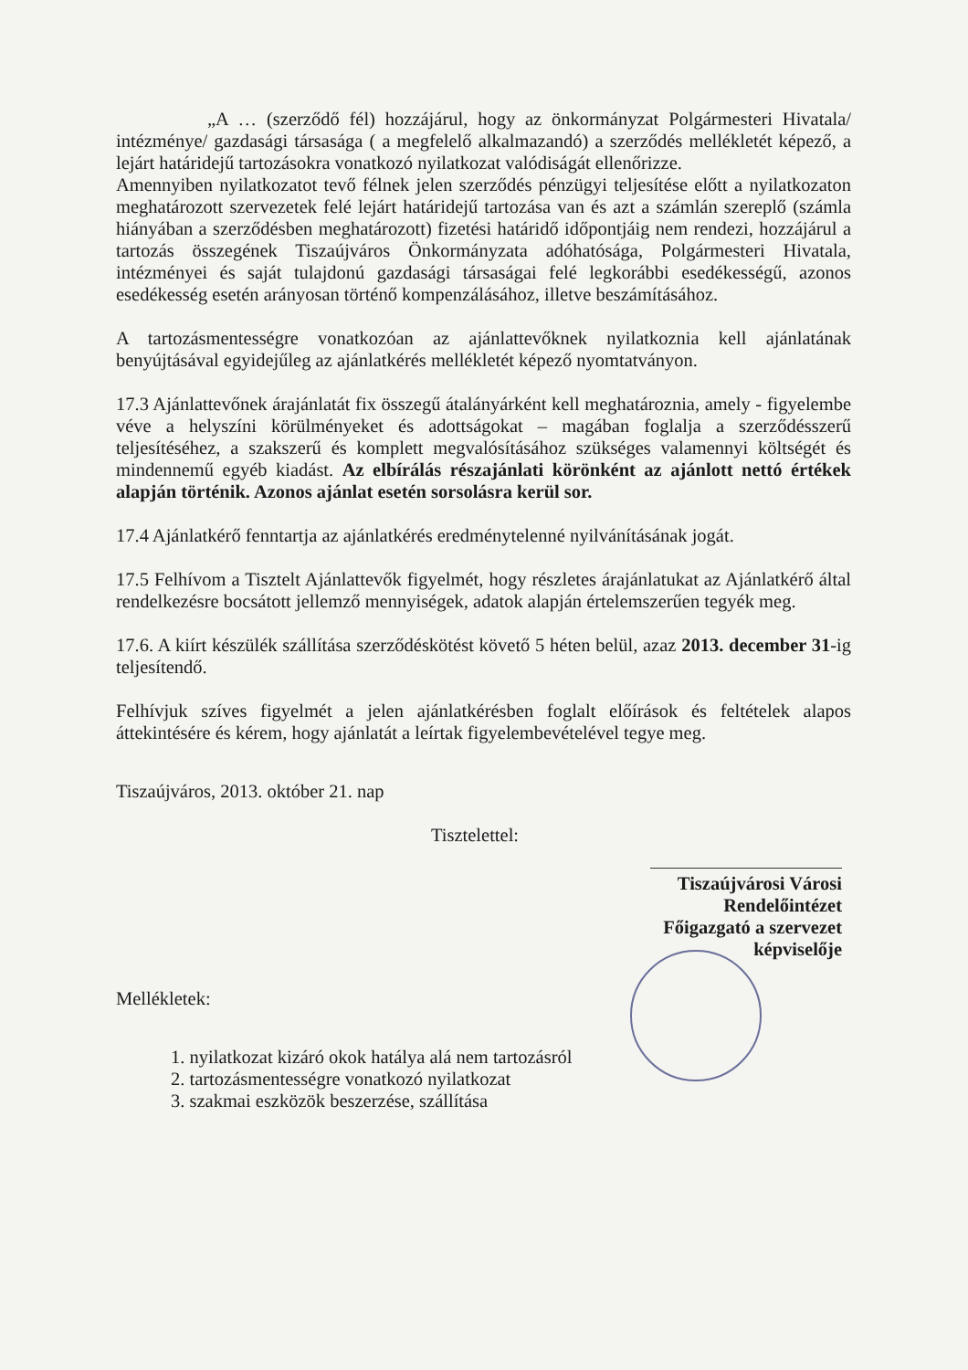„A … (szerződő fél) hozzájárul, hogy az önkormányzat Polgármesteri Hivatala/ intézménye/ gazdasági társasága ( a megfelelő alkalmazandó) a szerződés mellékletét képező, a lejárt határidejű tartozásokra vonatkozó nyilatkozat valódiságát ellenőrizze.
Amennyiben nyilatkozatot tevő félnek jelen szerződés pénzügyi teljesítése előtt a nyilatkozaton meghatározott szervezetek felé lejárt határidejű tartozása van és azt a számlán szereplő (számla hiányában a szerződésben meghatározott) fizetési határidő időpontjáig nem rendezi, hozzájárul a tartozás összegének Tiszaújváros Önkormányzata adóhatósága, Polgármesteri Hivatala, intézményei és saját tulajdonú gazdasági társaságai felé legkorábbi esedékességű, azonos esedékesség esetén arányosan történő kompenzálásához, illetve beszámításához.
A tartozásmentességre vonatkozóan az ajánlattevőknek nyilatkoznia kell ajánlatának benyújtásával egyidejűleg az ajánlatkérés mellékletét képező nyomtatványon.
17.3 Ajánlattevőnek árajánlatát fix összegű átalányárként kell meghatároznia, amely - figyelembe véve a helyszíni körülményeket és adottságokat – magában foglalja a szerződésszerű teljesítéséhez, a szakszerű és komplett megvalósításához szükséges valamennyi költségét és mindennemű egyéb kiadást. Az elbírálás részajánlati körönként az ajánlott nettó értékek alapján történik. Azonos ajánlat esetén sorsolásra kerül sor.
17.4 Ajánlatkérő fenntartja az ajánlatkérés eredménytelenné nyilvánításának jogát.
17.5 Felhívom a Tisztelt Ajánlattevők figyelmét, hogy részletes árajánlatukat az Ajánlatkérő által rendelkezésre bocsátott jellemző mennyiségek, adatok alapján értelemszerűen tegyék meg.
17.6. A kiírt készülék szállítása szerződéskötést követő 5 héten belül, azaz 2013. december 31-ig teljesítendő.
Felhívjuk szíves figyelmét a jelen ajánlatkérésben foglalt előírások és feltételek alapos áttekintésére és kérem, hogy ajánlatát a leírtak figyelembevételével tegye meg.
Tiszaújváros, 2013. október 21. nap
Tisztelettel:
Tiszaújvárosi Városi Rendelőintézet Főigazgató a szervezet képviselője
Mellékletek:
1. nyilatkozat kizáró okok hatálya alá nem tartozásról
2. tartozásmentességre vonatkozó nyilatkozat
3. szakmai eszközök beszerzése, szállítása